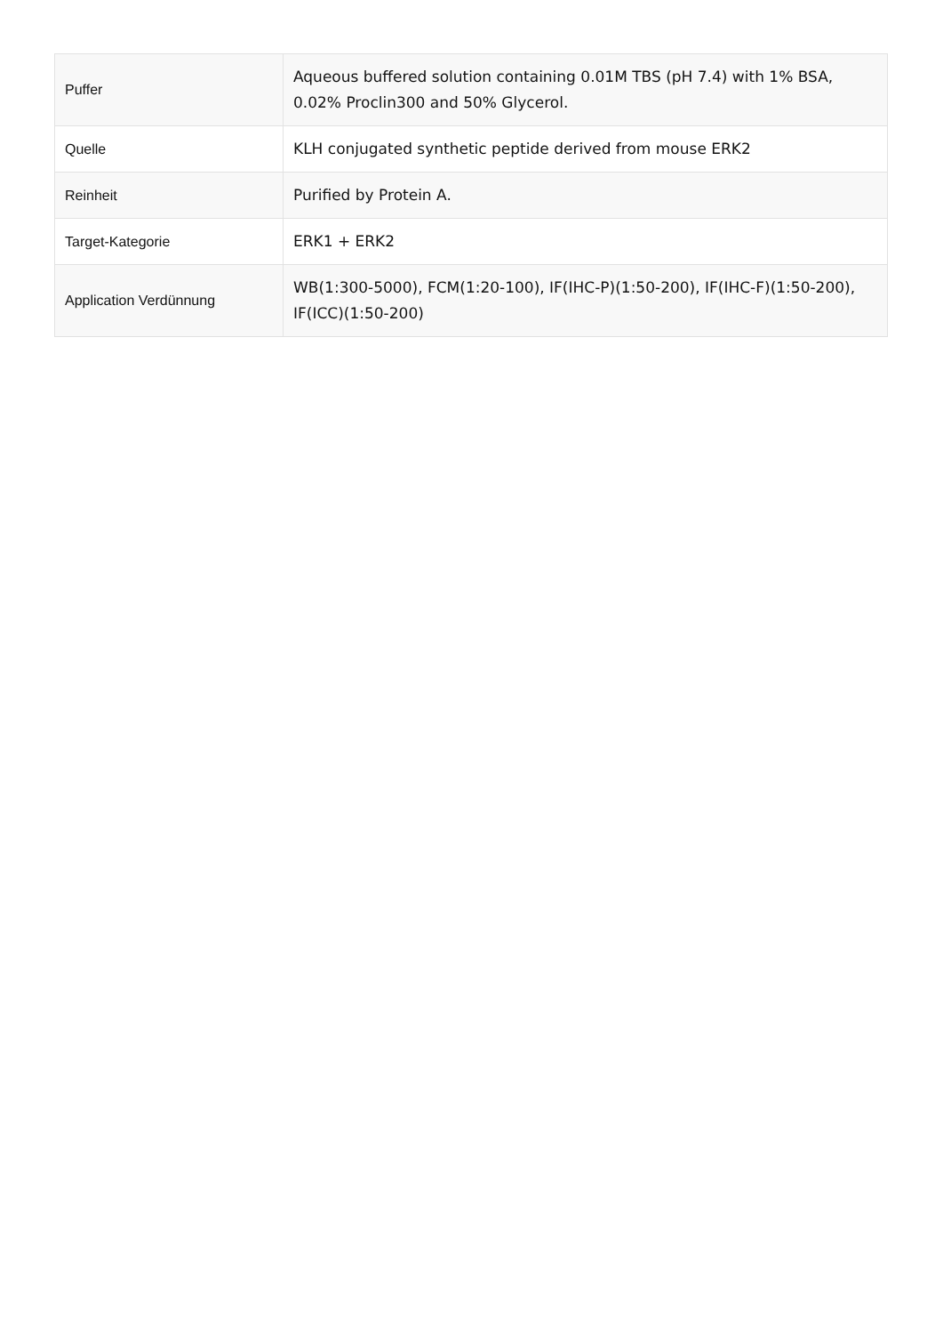| Puffer | Aqueous buffered solution containing 0.01M TBS (pH 7.4) with 1% BSA, 0.02% Proclin300 and 50% Glycerol. |
| Quelle | KLH conjugated synthetic peptide derived from mouse ERK2 |
| Reinheit | Purified by Protein A. |
| Target-Kategorie | ERK1 + ERK2 |
| Application Verdünnung | WB(1:300-5000), FCM(1:20-100), IF(IHC-P)(1:50-200), IF(IHC-F)(1:50-200), IF(ICC)(1:50-200) |